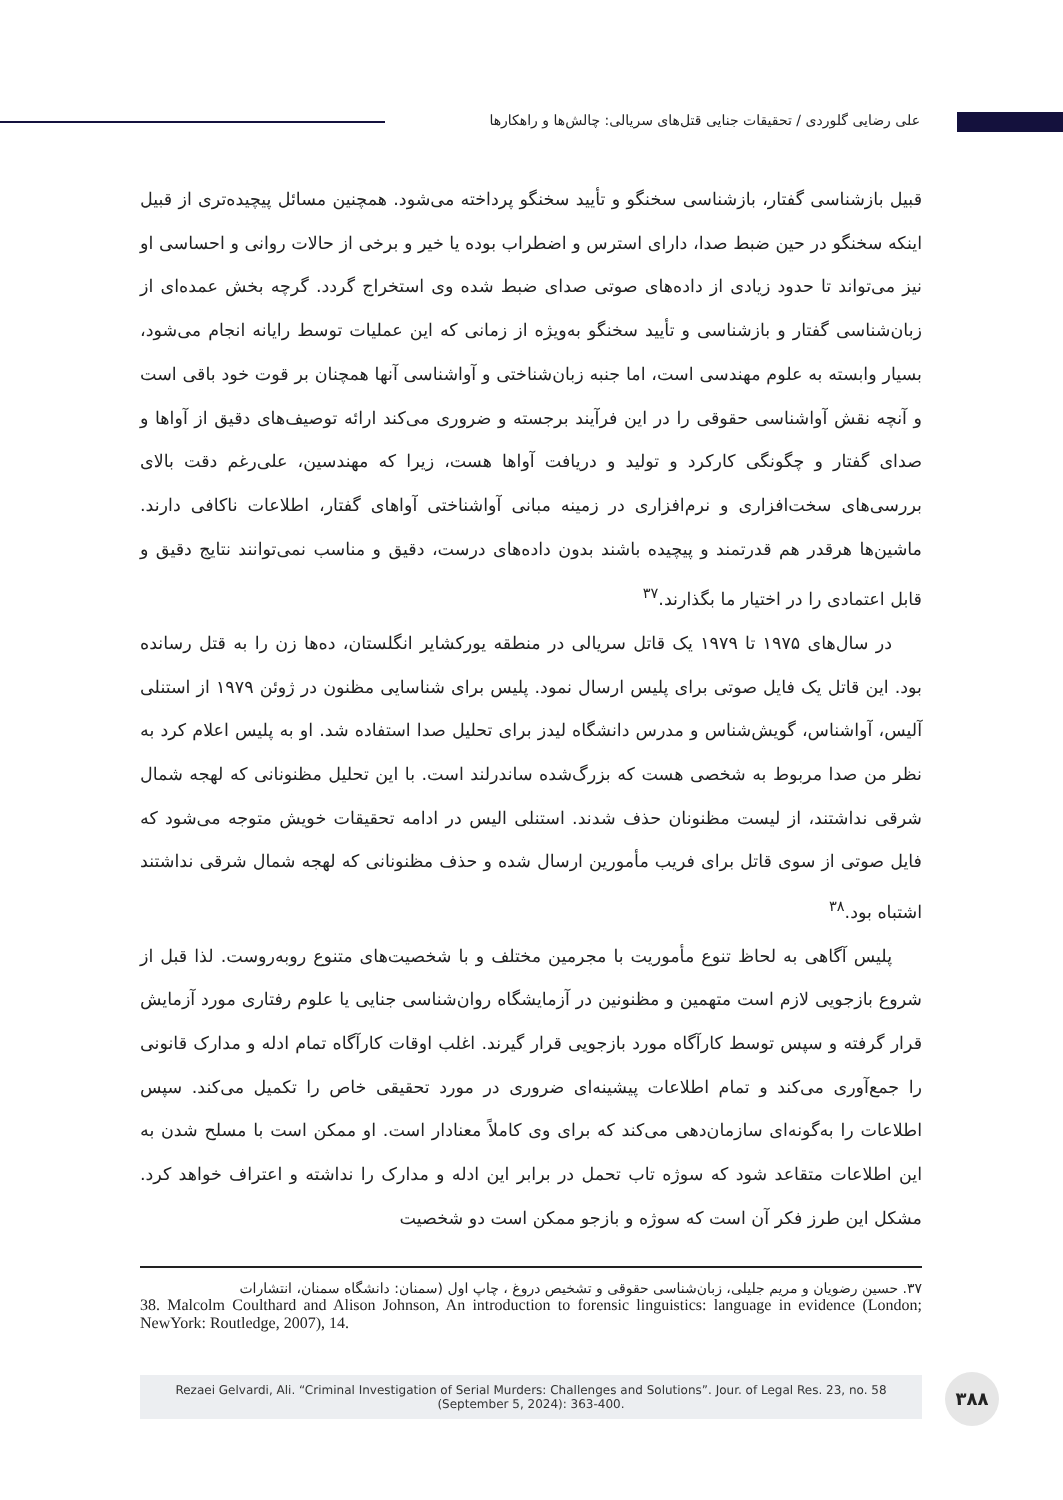علی رضایی گلوردی / تحقیقات جنایی قتل‌های سریالی: چالش‌ها و راهکارها
قبیل بازشناسی گفتار، بازشناسی سخنگو و تأیید سخنگو پرداخته می‌شود. همچنین مسائل پیچیده‌تری از قبیل اینکه سخنگو در حین ضبط صدا، دارای استرس و اضطراب بوده یا خیر و برخی از حالات روانی و احساسی او نیز می‌تواند تا حدود زیادی از داده‌های صوتی صدای ضبط شده وی استخراج گردد. گرچه بخش عمده‌ای از زبان‌شناسی گفتار و بازشناسی و تأیید سخنگو به‌ویژه از زمانی که این عملیات توسط رایانه انجام می‌شود، بسیار وابسته به علوم مهندسی است، اما جنبه زبان‌شناختی و آواشناسی آنها همچنان بر قوت خود باقی است و آنچه نقش آواشناسی حقوقی را در این فرآیند برجسته و ضروری می‌کند ارائه توصیف‌های دقیق از آواها و صدای گفتار و چگونگی کارکرد و تولید و دریافت آواها هست، زیرا که مهندسین، علی‌رغم دقت بالای بررسی‌های سخت‌افزاری و نرم‌افزاری در زمینه مبانی آواشناختی آواهای گفتار، اطلاعات ناکافی دارند. ماشین‌ها هرقدر هم قدرتمند و پیچیده باشند بدون داده‌های درست، دقیق و مناسب نمی‌توانند نتایج دقیق و قابل اعتمادی را در اختیار ما بگذارند.<sup>۳۷</sup>
در سال‌های ۱۹۷۵ تا ۱۹۷۹ یک قاتل سریالی در منطقه یورکشایر انگلستان، ده‌ها زن را به قتل رسانده بود. این قاتل یک فایل صوتی برای پلیس ارسال نمود. پلیس برای شناسایی مظنون در ژوئن ۱۹۷۹ از استنلی آلیس، آواشناس، گویش‌شناس و مدرس دانشگاه لیدز برای تحلیل صدا استفاده شد. او به پلیس اعلام کرد به نظر من صدا مربوط به شخصی هست که بزرگ‌شده ساندرلند است. با این تحلیل مظنونانی که لهجه شمال شرقی نداشتند، از لیست مظنونان حذف شدند. استنلی الیس در ادامه تحقیقات خویش متوجه می‌شود که فایل صوتی از سوی قاتل برای فریب مأمورین ارسال شده و حذف مظنونانی که لهجه شمال شرقی نداشتند اشتباه بود.<sup>۳۸</sup>
پلیس آگاهی به لحاظ تنوع مأموریت با مجرمین مختلف و با شخصیت‌های متنوع روبه‌روست. لذا قبل از شروع بازجویی لازم است متهمین و مظنونین در آزمایشگاه روان‌شناسی جنایی یا علوم رفتاری مورد آزمایش قرار گرفته و سپس توسط کارآگاه مورد بازجویی قرار گیرند. اغلب اوقات کارآگاه تمام ادله و مدارک قانونی را جمع‌آوری می‌کند و تمام اطلاعات پیشینه‌ای ضروری در مورد تحقیقی خاص را تکمیل می‌کند. سپس اطلاعات را به‌گونه‌ای سازمان‌دهی می‌کند که برای وی کاملاً معنادار است. او ممکن است با مسلح شدن به این اطلاعات متقاعد شود که سوژه تاب تحمل در برابر این ادله و مدارک را نداشته و اعتراف خواهد کرد. مشکل این طرز فکر آن است که سوژه و بازجو ممکن است دو شخصیت
۳۷. حسین رضویان و مریم جلیلی، زبان‌شناسی حقوقی و تشخیص دروغ ، چاپ اول (سمنان: دانشگاه سمنان، انتشارات
38. Malcolm Coulthard and Alison Johnson, An introduction to forensic linguistics: language in evidence (London; NewYork: Routledge, 2007), 14.
Rezaei Gelvardi, Ali. “Criminal Investigation of Serial Murders: Challenges and Solutions”. Jour. of Legal Res. 23, no. 58
(September 5, 2024): 363-400.
۳۸۸